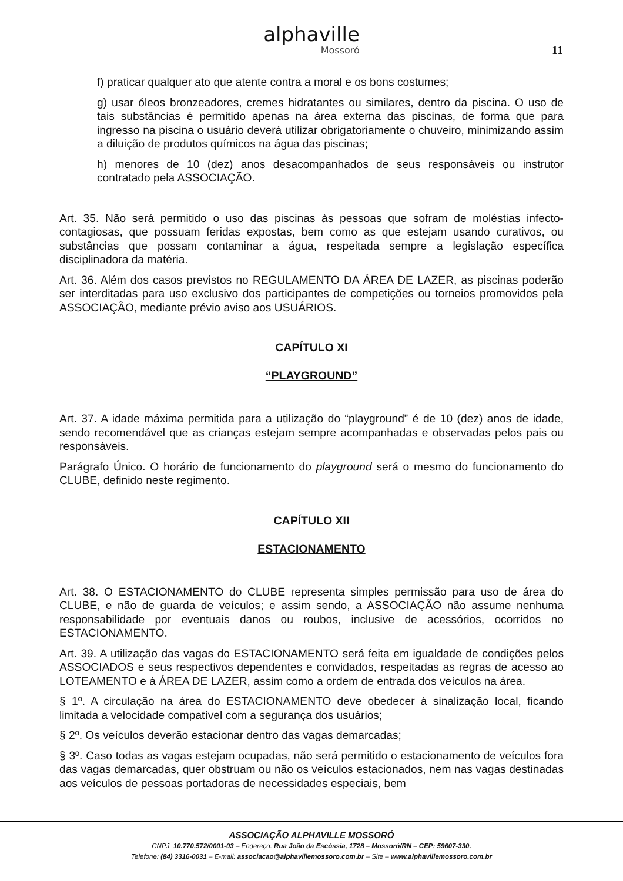alphaville Mossoró
11
f) praticar qualquer ato que atente contra a moral e os bons costumes;
g) usar óleos bronzeadores, cremes hidratantes ou similares, dentro da piscina. O uso de tais substâncias é permitido apenas na área externa das piscinas, de forma que para ingresso na piscina o usuário deverá utilizar obrigatoriamente o chuveiro, minimizando assim a diluição de produtos químicos na água das piscinas;
h) menores de 10 (dez) anos desacompanhados de seus responsáveis ou instrutor contratado pela ASSOCIAÇÃO.
Art. 35. Não será permitido o uso das piscinas às pessoas que sofram de moléstias infecto-contagiosas, que possuam feridas expostas, bem como as que estejam usando curativos, ou substâncias que possam contaminar a água, respeitada sempre a legislação específica disciplinadora da matéria.
Art. 36. Além dos casos previstos no REGULAMENTO DA ÁREA DE LAZER, as piscinas poderão ser interditadas para uso exclusivo dos participantes de competições ou torneios promovidos pela ASSOCIAÇÃO, mediante prévio aviso aos USUÁRIOS.
CAPÍTULO XI
“PLAYGROUND”
Art. 37. A idade máxima permitida para a utilização do “playground” é de 10 (dez) anos de idade, sendo recomendável que as crianças estejam sempre acompanhadas e observadas pelos pais ou responsáveis.
Parágrafo Único. O horário de funcionamento do playground será o mesmo do funcionamento do CLUBE, definido neste regimento.
CAPÍTULO XII
ESTACIONAMENTO
Art. 38. O ESTACIONAMENTO do CLUBE representa simples permissão para uso de área do CLUBE, e não de guarda de veículos; e assim sendo, a ASSOCIAÇÃO não assume nenhuma responsabilidade por eventuais danos ou roubos, inclusive de acessórios, ocorridos no ESTACIONAMENTO.
Art. 39. A utilização das vagas do ESTACIONAMENTO será feita em igualdade de condições pelos ASSOCIADOS e seus respectivos dependentes e convidados, respeitadas as regras de acesso ao LOTEAMENTO e à ÁREA DE LAZER, assim como a ordem de entrada dos veículos na área.
§ 1º. A circulação na área do ESTACIONAMENTO deve obedecer à sinalização local, ficando limitada a velocidade compatível com a segurança dos usuários;
§ 2º. Os veículos deverão estacionar dentro das vagas demarcadas;
§ 3º. Caso todas as vagas estejam ocupadas, não será permitido o estacionamento de veículos fora das vagas demarcadas, quer obstruam ou não os veículos estacionados, nem nas vagas destinadas aos veículos de pessoas portadoras de necessidades especiais, bem
ASSOCIAÇÃO ALPHAVILLE MOSSORÓ
CNPJ: 10.770.572/0001-03 – Endereço: Rua João da Escóssia, 1728 – Mossoró/RN – CEP: 59607-330.
Telefone: (84) 3316-0031 – E-mail: associacao@alphavillemossoro.com.br – Site – www.alphavillemossoro.com.br